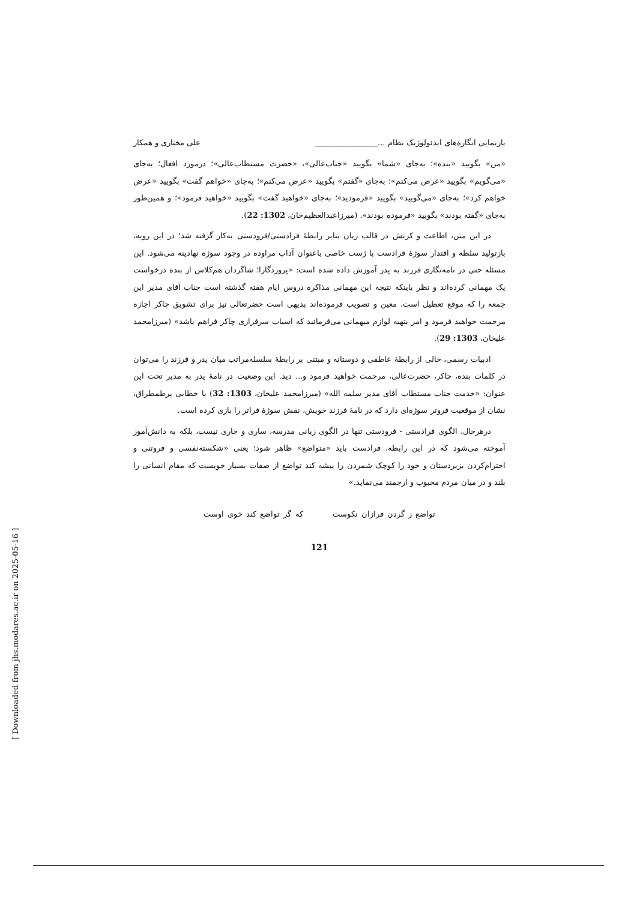بازنمایی انگاره‌های ایدئولوژیک نظام ...________________ علی مختاری و همکار
«من» بگویید «بنده»؛ به‌جای «شما» بگویید «جناب‌عالی»، «حضرت مستطاب‌عالی»؛ درمورد افعال؛ به‌جای «می‌گویم» بگویید «عرض می‌کنم»؛ به‌جای «گفتم» بگویید «عرض می‌کنم»؛ به‌جای «خواهم گفت» بگویید «عرض خواهم کرد»؛ به‌جای «می‌گویید» بگویید «فرمودید»؛ به‌جای «خواهید گفت» بگویید «خواهید فرمود»؛ و همین‌طور به‌جای «گفته بودند» بگویید «فرموده بودند». (میرزاعبدالعظیم‌خان، 1302: 22).
در این متن، اطاعت و کرنش در قالب زبان بنابر رابطهٔ فرادستی/فرودستی به‌کار گرفته شد؛ در این رویه، بازتولید سلطه و اقتدار سوژهٔ فرادست با ژست خاصی با‌عنوان آداب مراوده در وجود سوژه نهادینه می‌شود. این مسئله حتی در نامه‌نگاری فرزند به پدر آموزش داده شده است: «پروردگارا؛ شاگردان هم‌کلاس از بنده درخواست یک مهمانی کرده‌اند و نظر باینکه نتیجه این مهمانی مذاکره دروس ایام هفته گذشته است جناب آقای مدیر این جمعه را که موقع تعطیل است، معین و تصویب فرموده‌اند بدیهی است حضرتعالی نیز برای تشویق چاکر اجازه مرحمت خواهید فرمود و امر بتهیه لوازم میهمانی می‌فرمائید که اسباب سرفرازی چاکر فراهم باشد» (میرزامحمد علیخان، 1303: 29).
ادبیات رسمی، خالی از رابطهٔ عاطفی و دوستانه و مبتنی بر رابطهٔ سلسله‌مراتب میان پدر و فرزند را می‌توان در کلمات بنده، چاکر، حضرت‌عالی، مرحمت خواهید فرمود و... دید. این وضعیت در نامهٔ پدر به مدیر تحت این عنوان: «خدمت جناب مستطاب آقای مدیر سلمه الله» (میرزامحمد علیخان، 1303: 32) با خطابی پرطمطراق، نشان از موقعیت فروتر سوژه‌ای دارد که در نامهٔ فرزند خویش، نقش سوژهٔ فراتر را بازی کرده است.
درهرحال، الگوی فرادستی - فرودستی تنها در الگوی زبانی مدرسه، ساری و جاری نیست، بلکه به دانش‌آموز آموخته می‌شود که در این رابطه، فرادست باید «متواضع» ظاهر شود؛ یعنی «شکسته‌نفسی و فروتنی و احترام‌کردن بزیردستان و خود را کوچک شمردن را پیشه کند تواضع از صفات بسیار خوبست که مقام انسانی را بلند و در میان مردم محبوب و ارجمند می‌نماید.»
تواضع ز گردن فرازان نکوست که گر تواضع کند خوی اوست
121
[ Downloaded from jhs.modares.ac.ir on 2025-05-16 ]